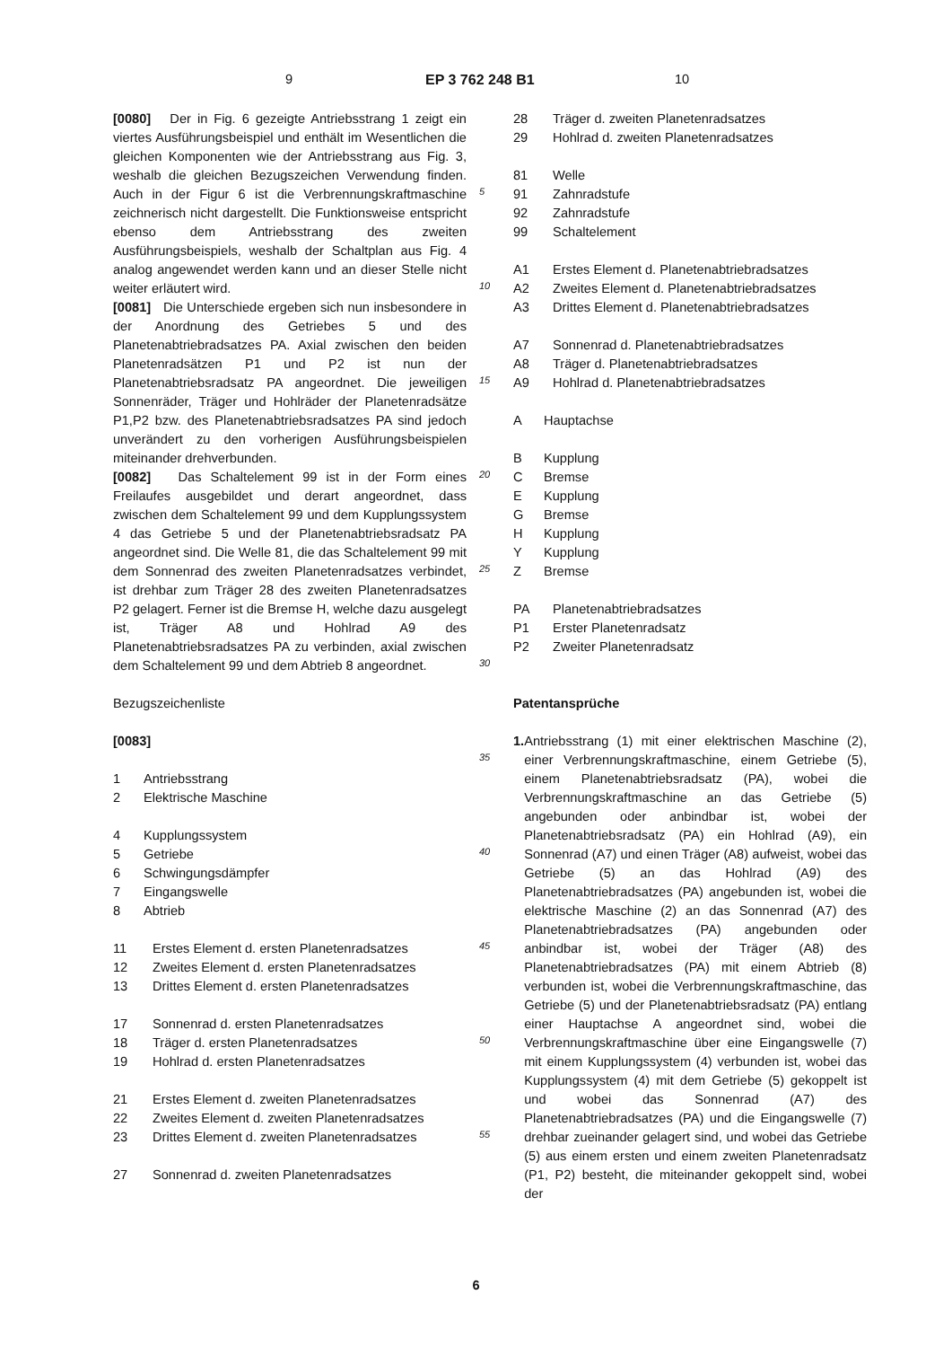9 EP 3 762 248 B1 10
[0080] Der in Fig. 6 gezeigte Antriebsstrang 1 zeigt ein viertes Ausführungsbeispiel und enthält im Wesentlichen die gleichen Komponenten wie der Antriebsstrang aus Fig. 3, weshalb die gleichen Bezugszeichen Verwendung finden. Auch in der Figur 6 ist die Verbrennungskraftmaschine zeichnerisch nicht dargestellt. Die Funktionsweise entspricht ebenso dem Antriebsstrang des zweiten Ausführungsbeispiels, weshalb der Schaltplan aus Fig. 4 analog angewendet werden kann und an dieser Stelle nicht weiter erläutert wird.
[0081] Die Unterschiede ergeben sich nun insbesondere in der Anordnung des Getriebes 5 und des Planetenabtriebradsatzes PA. Axial zwischen den beiden Planetenradsätzen P1 und P2 ist nun der Planetenabtriebsradsatz PA angeordnet. Die jeweiligen Sonnenräder, Träger und Hohlräder der Planetenradsätze P1,P2 bzw. des Planetenabtriebsradsatzes PA sind jedoch unverändert zu den vorherigen Ausführungsbeispielen miteinander drehverbunden.
[0082] Das Schaltelement 99 ist in der Form eines Freilaufes ausgebildet und derart angeordnet, dass zwischen dem Schaltelement 99 und dem Kupplungssystem 4 das Getriebe 5 und der Planetenabtriebsradsatz PA angeordnet sind. Die Welle 81, die das Schaltelement 99 mit dem Sonnenrad des zweiten Planetenradsatzes verbindet, ist drehbar zum Träger 28 des zweiten Planetenradsatzes P2 gelagert. Ferner ist die Bremse H, welche dazu ausgelegt ist, Träger A8 und Hohlrad A9 des Planetenabtriebsradsatzes PA zu verbinden, axial zwischen dem Schaltelement 99 und dem Abtrieb 8 angeordnet.
Bezugszeichenliste
[0083]
1 Antriebsstrang
2 Elektrische Maschine
4 Kupplungssystem
5 Getriebe
6 Schwingungsdämpfer
7 Eingangswelle
8 Abtrieb
11 Erstes Element d. ersten Planetenradsatzes
12 Zweites Element d. ersten Planetenradsatzes
13 Drittes Element d. ersten Planetenradsatzes
17 Sonnenrad d. ersten Planetenradsatzes
18 Träger d. ersten Planetenradsatzes
19 Hohlrad d. ersten Planetenradsatzes
21 Erstes Element d. zweiten Planetenradsatzes
22 Zweites Element d. zweiten Planetenradsatzes
23 Drittes Element d. zweiten Planetenradsatzes
27 Sonnenrad d. zweiten Planetenradsatzes
5
10
15
20
25
30
35
40
45
50
55
28 Träger d. zweiten Planetenradsatzes
29 Hohlrad d. zweiten Planetenradsatzes
81 Welle
91 Zahnradstufe
92 Zahnradstufe
99 Schaltelement
A1 Erstes Element d. Planetenabtriebradsatzes
A2 Zweites Element d. Planetenabtriebradsatzes
A3 Drittes Element d. Planetenabtriebradsatzes
A7 Sonnenrad d. Planetenabtriebradsatzes
A8 Träger d. Planetenabtriebradsatzes
A9 Hohlrad d. Planetenabtriebradsatzes
A Hauptachse
B Kupplung
C Bremse
E Kupplung
G Bremse
H Kupplung
Y Kupplung
Z Bremse
PA Planetenabtriebradsatzes
P1 Erster Planetenradsatz
P2 Zweiter Planetenradsatz
Patentansprüche
1. Antriebsstrang (1) mit einer elektrischen Maschine (2), einer Verbrennungskraftmaschine, einem Getriebe (5), einem Planetenabtriebsradsatz (PA), wobei die Verbrennungskraftmaschine an das Getriebe (5) angebunden oder anbindbar ist, wobei der Planetenabtriebsradsatz (PA) ein Hohlrad (A9), ein Sonnenrad (A7) und einen Träger (A8) aufweist, wobei das Getriebe (5) an das Hohlrad (A9) des Planetenabtriebradsatzes (PA) angebunden ist, wobei die elektrische Maschine (2) an das Sonnenrad (A7) des Planetenabtriebradsatzes (PA) angebunden oder anbindbar ist, wobei der Träger (A8) des Planetenabtriebradsatzes (PA) mit einem Abtrieb (8) verbunden ist, wobei die Verbrennungskraftmaschine, das Getriebe (5) und der Planetenabtriebsradsatz (PA) entlang einer Hauptachse A angeordnet sind, wobei die Verbrennungskraftmaschine über eine Eingangswelle (7) mit einem Kupplungssystem (4) verbunden ist, wobei das Kupplungssystem (4) mit dem Getriebe (5) gekoppelt ist und wobei das Sonnenrad (A7) des Planetenabtriebradsatzes (PA) und die Eingangswelle (7) drehbar zueinander gelagert sind, und wobei das Getriebe (5) aus einem ersten und einem zweiten Planetenradsatz (P1, P2) besteht, die miteinander gekoppelt sind, wobei der
6